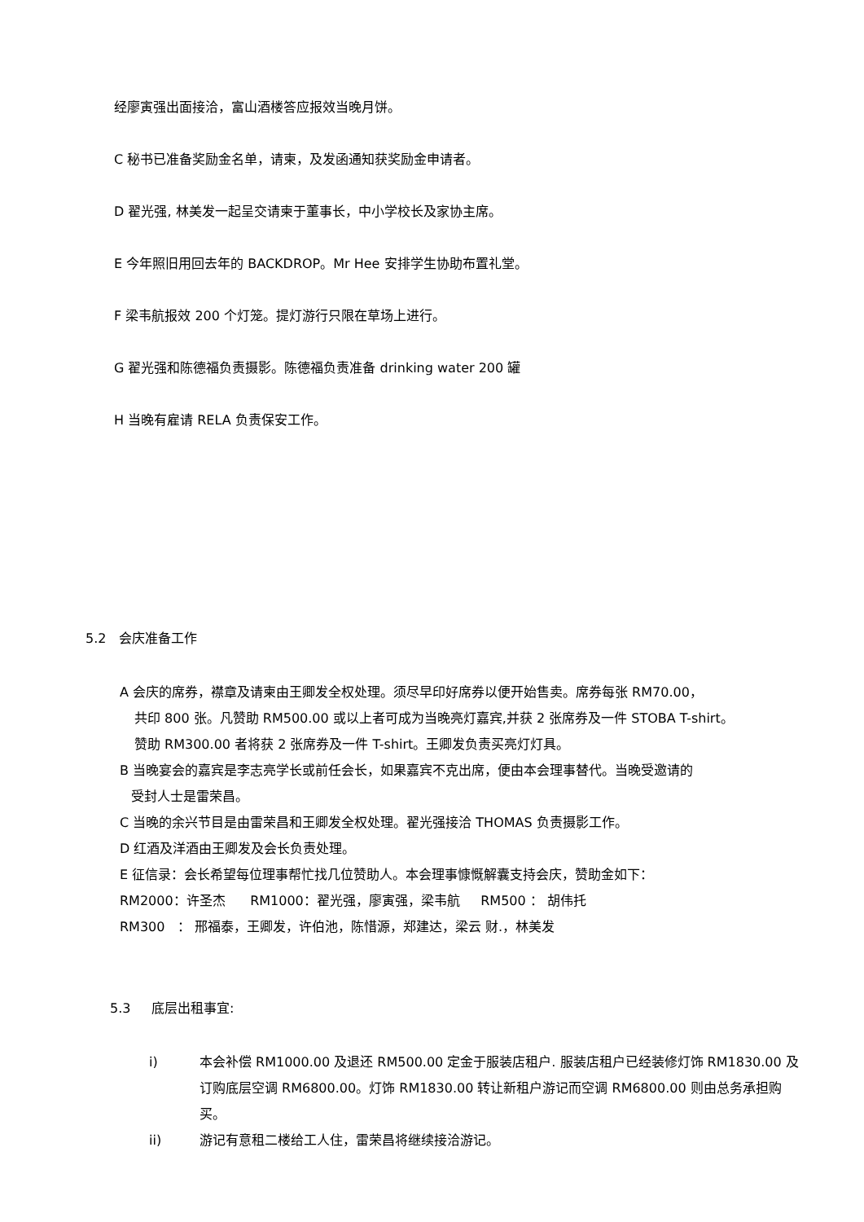经廖寅强出面接洽，富山酒楼答应报效当晚月饼。
C 秘书已准备奖励金名单，请柬，及发函通知获奖励金申请者。
D 翟光强, 林美发一起呈交请柬于董事长，中小学校长及家协主席。
E 今年照旧用回去年的 BACKDROP。Mr Hee 安排学生协助布置礼堂。
F 梁韦航报效 200 个灯笼。提灯游行只限在草场上进行。
G 翟光强和陈德福负责摄影。陈德福负责准备 drinking water 200 罐
H 当晚有雇请 RELA 负责保安工作。
5.2 会庆准备工作
A 会庆的席券，襟章及请柬由王卿发全权处理。须尽早印好席券以便开始售卖。席券每张 RM70.00，
共印 800 张。凡赞助 RM500.00 或以上者可成为当晚亮灯嘉宾,并获 2 张席券及一件 STOBA T-shirt。
赞助 RM300.00 者将获 2 张席券及一件 T-shirt。王卿发负责买亮灯灯具。
B 当晚宴会的嘉宾是李志亮学长或前任会长，如果嘉宾不克出席，便由本会理事替代。当晚受邀请的
受封人士是雷荣昌。
C 当晚的余兴节目是由雷荣昌和王卿发全权处理。翟光强接洽 THOMAS 负责摄影工作。
D 红酒及洋酒由王卿发及会长负责处理。
E 征信录：会长希望每位理事帮忙找几位赞助人。本会理事慷慨解囊支持会庆，赞助金如下：
RM2000：许圣杰 RM1000：翟光强，廖寅强，梁韦航 RM500 ： 胡伟托
RM300 ： 邢福泰，王卿发，许伯池，陈惜源，郑建达，梁云 财.，林美发
5.3 底层出租事宜:
i) 本会补偿 RM1000.00 及退还 RM500.00 定金于服装店租户. 服装店租户已经装修灯饰 RM1830.00 及订购底层空调 RM6800.00。灯饰 RM1830.00 转让新租户游记而空调 RM6800.00 则由总务承担购买。
ii) 游记有意租二楼给工人住，雷荣昌将继续接洽游记。